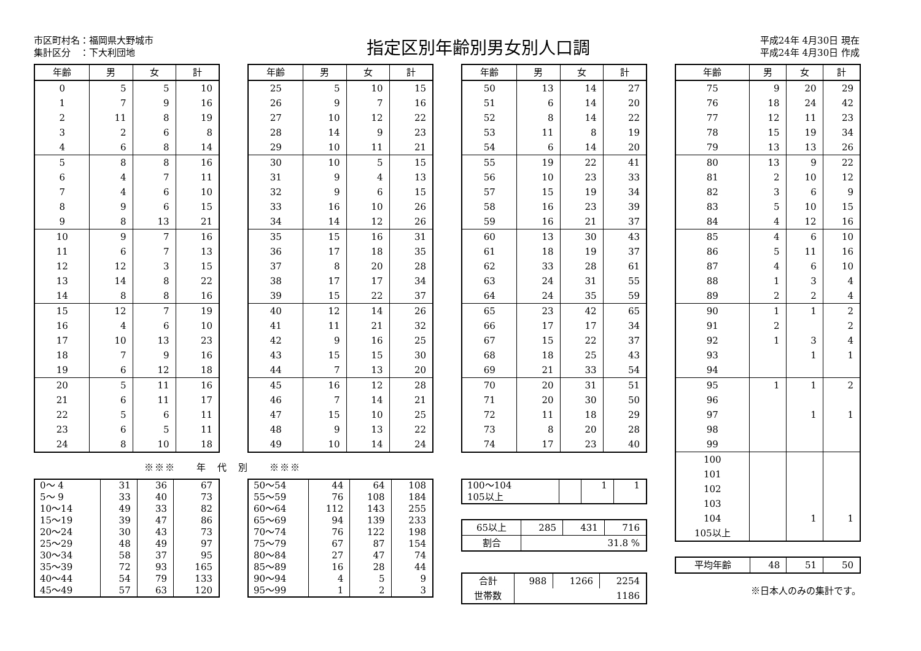市区町村名：福岡県大野城市
集計区分　：下大利団地
指定区別年齢別男女別人口調
平成24年 4月30日 現在
平成24年 4月30日 作成
| 年齢 | 男 | 女 | 計 |
| --- | --- | --- | --- |
| 0 | 5 | 5 | 10 |
| 1 | 7 | 9 | 16 |
| 2 | 11 | 8 | 19 |
| 3 | 2 | 6 | 8 |
| 4 | 6 | 8 | 14 |
| 5 | 8 | 8 | 16 |
| 6 | 4 | 7 | 11 |
| 7 | 4 | 6 | 10 |
| 8 | 9 | 6 | 15 |
| 9 | 8 | 13 | 21 |
| 10 | 9 | 7 | 16 |
| 11 | 6 | 7 | 13 |
| 12 | 12 | 3 | 15 |
| 13 | 14 | 8 | 22 |
| 14 | 8 | 8 | 16 |
| 15 | 12 | 7 | 19 |
| 16 | 4 | 6 | 10 |
| 17 | 10 | 13 | 23 |
| 18 | 7 | 9 | 16 |
| 19 | 6 | 12 | 18 |
| 20 | 5 | 11 | 16 |
| 21 | 6 | 11 | 17 |
| 22 | 5 | 6 | 11 |
| 23 | 6 | 5 | 11 |
| 24 | 8 | 10 | 18 |
※※※　　年　代　別　　※※※
| 0〜 4 | 31 | 36 | 67 |
| 5〜 9 | 33 | 40 | 73 |
| 10〜14 | 49 | 33 | 82 |
| 15〜19 | 39 | 47 | 86 |
| 20〜24 | 30 | 43 | 73 |
| 25〜29 | 48 | 49 | 97 |
| 30〜34 | 58 | 37 | 95 |
| 35〜39 | 72 | 93 | 165 |
| 40〜44 | 54 | 79 | 133 |
| 45〜49 | 57 | 63 | 120 |
| 年齢 | 男 | 女 | 計 |
| --- | --- | --- | --- |
| 25 | 5 | 10 | 15 |
| 26 | 9 | 7 | 16 |
| 27 | 10 | 12 | 22 |
| 28 | 14 | 9 | 23 |
| 29 | 10 | 11 | 21 |
| 30 | 10 | 5 | 15 |
| 31 | 9 | 4 | 13 |
| 32 | 9 | 6 | 15 |
| 33 | 16 | 10 | 26 |
| 34 | 14 | 12 | 26 |
| 35 | 15 | 16 | 31 |
| 36 | 17 | 18 | 35 |
| 37 | 8 | 20 | 28 |
| 38 | 17 | 17 | 34 |
| 39 | 15 | 22 | 37 |
| 40 | 12 | 14 | 26 |
| 41 | 11 | 21 | 32 |
| 42 | 9 | 16 | 25 |
| 43 | 15 | 15 | 30 |
| 44 | 7 | 13 | 20 |
| 45 | 16 | 12 | 28 |
| 46 | 7 | 14 | 21 |
| 47 | 15 | 10 | 25 |
| 48 | 9 | 13 | 22 |
| 49 | 10 | 14 | 24 |
| 50〜54 | 44 | 64 | 108 |
| 55〜59 | 76 | 108 | 184 |
| 60〜64 | 112 | 143 | 255 |
| 65〜69 | 94 | 139 | 233 |
| 70〜74 | 76 | 122 | 198 |
| 75〜79 | 67 | 87 | 154 |
| 80〜84 | 27 | 47 | 74 |
| 85〜89 | 16 | 28 | 44 |
| 90〜94 | 4 | 5 | 9 |
| 95〜99 | 1 | 2 | 3 |
| 年齢 | 男 | 女 | 計 |
| --- | --- | --- | --- |
| 50 | 13 | 14 | 27 |
| 51 | 6 | 14 | 20 |
| 52 | 8 | 14 | 22 |
| 53 | 11 | 8 | 19 |
| 54 | 6 | 14 | 20 |
| 55 | 19 | 22 | 41 |
| 56 | 10 | 23 | 33 |
| 57 | 15 | 19 | 34 |
| 58 | 16 | 23 | 39 |
| 59 | 16 | 21 | 37 |
| 60 | 13 | 30 | 43 |
| 61 | 18 | 19 | 37 |
| 62 | 33 | 28 | 61 |
| 63 | 24 | 31 | 55 |
| 64 | 24 | 35 | 59 |
| 65 | 23 | 42 | 65 |
| 66 | 17 | 17 | 34 |
| 67 | 15 | 22 | 37 |
| 68 | 18 | 25 | 43 |
| 69 | 21 | 33 | 54 |
| 70 | 20 | 31 | 51 |
| 71 | 20 | 30 | 50 |
| 72 | 11 | 18 | 29 |
| 73 | 8 | 20 | 28 |
| 74 | 17 | 23 | 40 |
| 100〜104 | | 1 | 1 |
| 105以上 | | | |
| 65以上 | 285 | 431 | 716 |
| 割合 | 31.8 % | | |
| 合計 | 988 | 1266 | 2254 |
| 世帯数 | 1186 | | |
| 年齢 | 男 | 女 | 計 |
| --- | --- | --- | --- |
| 75 | 9 | 20 | 29 |
| 76 | 18 | 24 | 42 |
| 77 | 12 | 11 | 23 |
| 78 | 15 | 19 | 34 |
| 79 | 13 | 13 | 26 |
| 80 | 13 | 9 | 22 |
| 81 | 2 | 10 | 12 |
| 82 | 3 | 6 | 9 |
| 83 | 5 | 10 | 15 |
| 84 | 4 | 12 | 16 |
| 85 | 4 | 6 | 10 |
| 86 | 5 | 11 | 16 |
| 87 | 4 | 6 | 10 |
| 88 | 1 | 3 | 4 |
| 89 | 2 | 2 | 4 |
| 90 | 1 | 1 | 2 |
| 91 | 2 | | 2 |
| 92 | 1 | 3 | 4 |
| 93 | | 1 | 1 |
| 94 | | | |
| 95 | 1 | 1 | 2 |
| 96 | | | |
| 97 | | 1 | 1 |
| 98 | | | |
| 99 | | | |
| 100 | | | |
| 101 | | | |
| 102 | | | |
| 103 | | | |
| 104 | | 1 | 1 |
| 105以上 | | | |
| 平均年齢 | 48 | 51 | 50 |
※日本人のみの集計です。